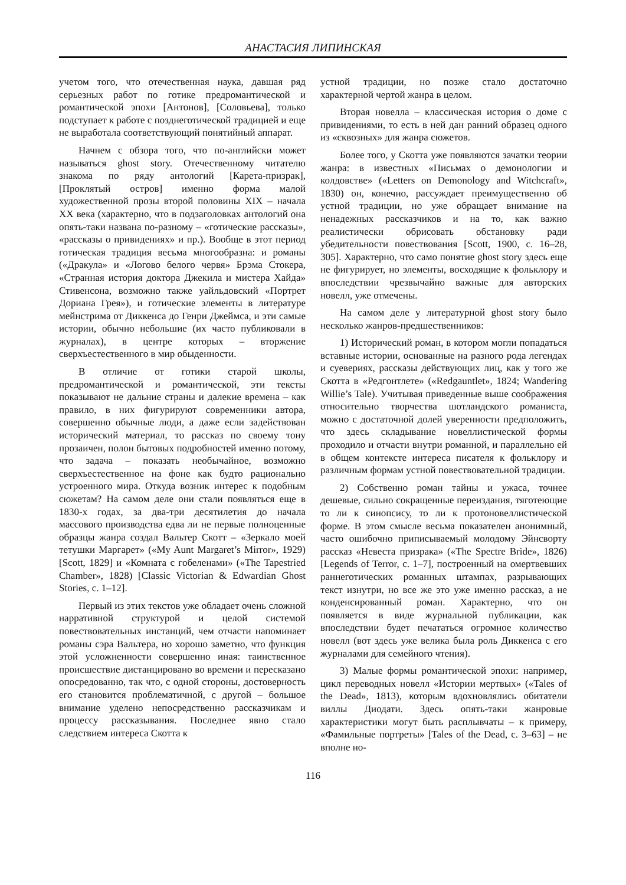АНАСТАСИЯ ЛИПИНСКАЯ
учетом того, что отечественная наука, давшая ряд серьезных работ по готике предромантической и романтической эпохи [Антонов], [Соловьева], только подступает к работе с позднеготической традицией и еще не выработала соответствующий понятийный аппарат.
Начнем с обзора того, что по-английски может называться ghost story. Отечественному читателю знакома по ряду антологий [Карета-призрак], [Проклятый остров] именно форма малой художественной прозы второй половины XIX – начала XX века (характерно, что в подзаголовках антологий она опять-таки названа по-разному – «готические рассказы», «рассказы о привидениях» и пр.). Вообще в этот период готическая традиция весьма многообразна: и романы («Дракула» и «Логово белого червя» Брэма Стокера, «Странная история доктора Джекила и мистера Хайда» Стивенсона, возможно также уайльдовский «Портрет Дориана Грея»), и готические элементы в литературе мейнстрима от Диккенса до Генри Джеймса, и эти самые истории, обычно небольшие (их часто публиковали в журналах), в центре которых – вторжение сверхъестественного в мир обыденности.
В отличие от готики старой школы, предромантической и романтической, эти тексты показывают не дальние страны и далекие времена – как правило, в них фигурируют современники автора, совершенно обычные люди, а даже если задействован исторический материал, то рассказ по своему тону прозаичен, полон бытовых подробностей именно потому, что задача – показать необычайное, возможно сверхъестественное на фоне как будто рационально устроенного мира. Откуда возник интерес к подобным сюжетам? На самом деле они стали появляться еще в 1830-х годах, за два-три десятилетия до начала массового производства едва ли не первые полноценные образцы жанра создал Вальтер Скотт – «Зеркало моей тетушки Маргарет» («My Aunt Margaret’s Mirror», 1929) [Scott, 1829] и «Комната с гобеленами» («The Tapestried Chamber», 1828) [Classic Victorian & Edwardian Ghost Stories, с. 1–12].
Первый из этих текстов уже обладает очень сложной нарративной структурой и целой системой повествовательных инстанций, чем отчасти напоминает романы сэра Вальтера, но хорошо заметно, что функция этой усложненности совершенно иная: таинственное происшествие дистанцировано во времени и пересказано опосредованно, так что, с одной стороны, достоверность его становится проблематичной, с другой – большое внимание уделено непосредственно рассказчикам и процессу рассказывания. Последнее явно стало следствием интереса Скотта к
устной традиции, но позже стало достаточно характерной чертой жанра в целом.
Вторая новелла – классическая история о доме с привидениями, то есть в ней дан ранний образец одного из «сквозных» для жанра сюжетов.
Более того, у Скотта уже появляются зачатки теории жанра: в известных «Письмах о демонологии и колдовстве» («Letters on Demonology and Witchcraft», 1830) он, конечно, рассуждает преимущественно об устной традиции, но уже обращает внимание на ненадежных рассказчиков и на то, как важно реалистически обрисовать обстановку ради убедительности повествования [Scott, 1900, с. 16–28, 305]. Характерно, что само понятие ghost story здесь еще не фигурирует, но элементы, восходящие к фольклору и впоследствии чрезвычайно важные для авторских новелл, уже отмечены.
На самом деле у литературной ghost story было несколько жанров-предшественников:
1) Исторический роман, в котором могли попадаться вставные истории, основанные на разного рода легендах и суевериях, рассказы действующих лиц, как у того же Скотта в «Редгонтлете» («Redgauntlet», 1824; Wandering Willie’s Tale). Учитывая приведенные выше соображения относительно творчества шотландского романиста, можно с достаточной долей уверенности предположить, что здесь складывание новеллистической формы проходило и отчасти внутри романной, и параллельно ей в общем контексте интереса писателя к фольклору и различным формам устной повествовательной традиции.
2) Собственно роман тайны и ужаса, точнее дешевые, сильно сокращенные переиздания, тяготеющие то ли к синопсису, то ли к протоновеллистической форме. В этом смысле весьма показателен анонимный, часто ошибочно приписываемый молодому Эйнсворту рассказ «Невеста призрака» («The Spectre Bride», 1826) [Legends of Terror, с. 1–7], построенный на омертвевших раннеготических романных штампах, разрывающих текст изнутри, но все же это уже именно рассказ, а не конденсированный роман. Характерно, что он появляется в виде журнальной публикации, как впоследствии будет печататься огромное количество новелл (вот здесь уже велика была роль Диккенса с его журналами для семейного чтения).
3) Малые формы романтической эпохи: например, цикл переводных новелл «Истории мертвых» («Tales of the Dead», 1813), которым вдохновлялись обитатели виллы Диодати. Здесь опять-таки жанровые характеристики могут быть расплывчаты – к примеру, «Фамильные портреты» [Tales of the Dead, с. 3–63] – не вполне но-
116